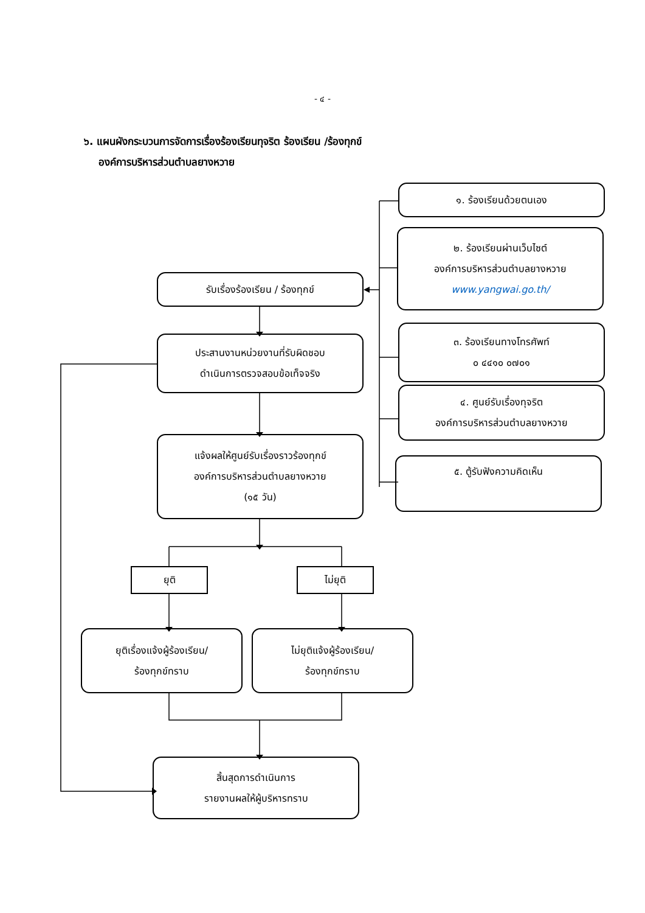- ๔ -
๖. แผนผังกระบวนการจัดการเรื่องร้องเรียนทุจริต ร้องเรียน /ร้องทุกข์
องค์การบริหารส่วนตำบลยางหวาย
๑. ร้องเรียนด้วยตนเอง
๒. ร้องเรียนผ่านเว็บไซต์
องค์การบริหารส่วนตำบลยางหวาย
www.yangwai.go.th/
๓. ร้องเรียนทางโทรศัพท์
๐ ๔๔๑๐ ๐๗๐๑
๔. ศูนย์รับเรื่องทุจริต
องค์การบริหารส่วนตำบลยางหวาย
๕. ตู้รับฟังความคิดเห็น
รับเรื่องร้องเรียน / ร้องทุกข์
ประสานงานหน่วยงานที่รับผิดชอบ
ดำเนินการตรวจสอบข้อเท็จจริง
แจ้งผลให้ศูนย์รับเรื่องราวร้องทุกข์
องค์การบริหารส่วนตำบลยางหวาย
(๑๕ วัน)
ยุติ ไม่ยุติ
ยุติเรื่องแจ้งผู้ร้องเรียน/
ร้องทุกข์ทราบ
ไม่ยุติแจ้งผู้ร้องเรียน/
ร้องทุกข์ทราบ
สิ้นสุดการดำเนินการ
รายงานผลให้ผู้บริหารทราบ